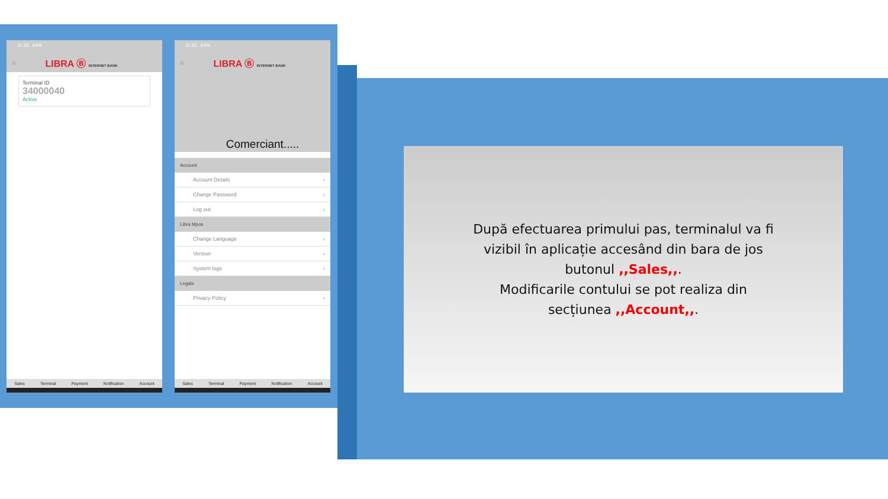11:33 64%
⌂ LIBRA Ⓑ INTERNET BANK
Terminal ID
34000040
Active
Sales Terminal Payment Notification Account
11:33 64%
⌂ LIBRA Ⓑ INTERNET BANK
Comerciant.....
Account
Account Details ›
Change Password ›
Log out ›
Libra Mpos
Change Language ›
Version ›
System logs ›
Legals
Privacy Policy ›
Sales Terminal Payment Notification Account
După efectuarea primului pas, terminalul va fi
vizibil în aplicație accesând din bara de jos
butonul ,,Sales,,.
Modificarile contului se pot realiza din
secțiunea ,,Account,,.